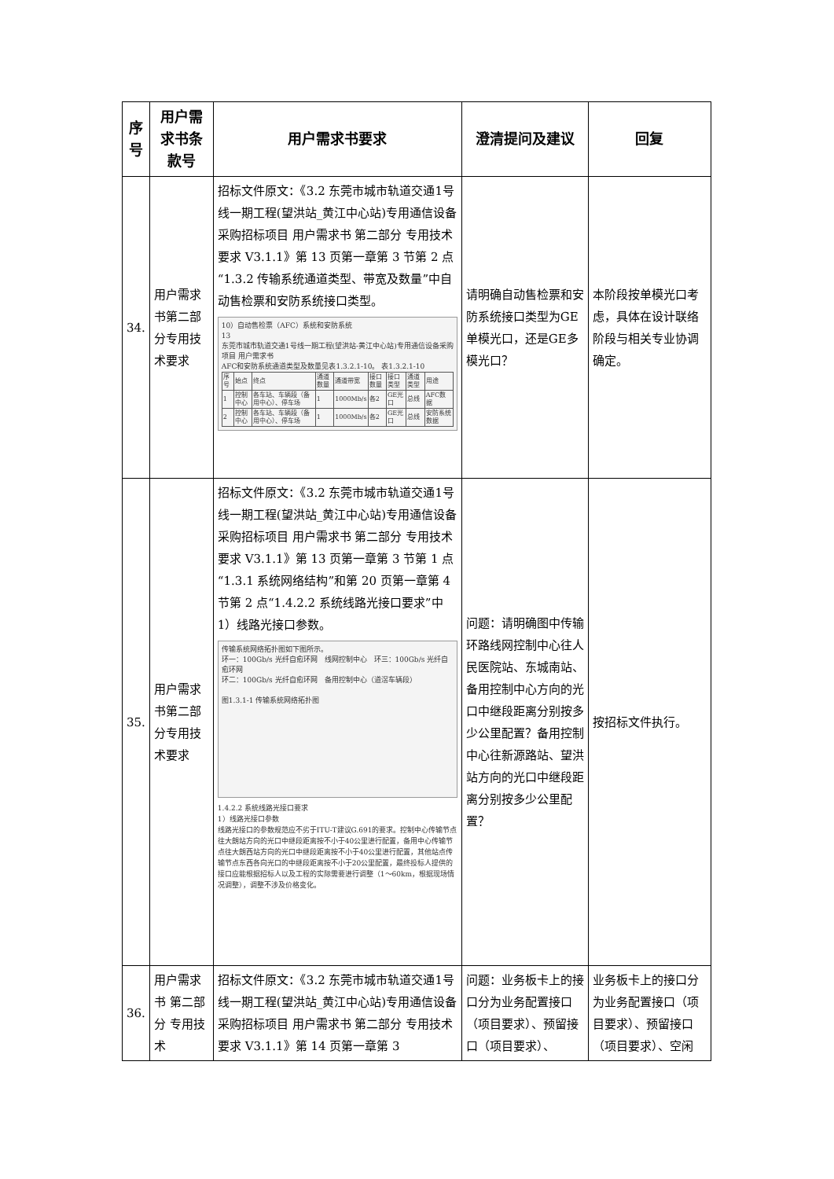| 序号 | 用户需求书条款号 | 用户需求书要求 | 澄清提问及建议 | 回复 |
| --- | --- | --- | --- | --- |
| 34. | 用户需求书第二部分专用技术要求 | 招标文件原文：《3.2 东莞市城市轨道交通1号线一期工程(望洪站_黄江中心站)专用通信设备采购招标项目 用户需求书 第二部分 专用技术要求 V3.1.1》第 13 页第一章第 3 节第 2 点“1.3.2 传输系统通道类型、带宽及数量”中自动售检票和安防系统接口类型。 10）自动售检票（AFC）系统和安防系统 13 东莞市城市轨道交通1号线一期工程(望洪站-黄江中心站)专用通信设备采购项目 用户需求书 AFC和安防系统通道类型及数量见表1.3.2.1-10。 表1.3.2.1-10 / 序号 / 始点 / 终点 / 通道数量 / 通道带宽 / 接口数量 / 接口类型 / 通道类型 / 用途 / / 1 / 控制中心 / 各车站、车辆段（备用中心）、停车场 / 1 / 1000Mb/s / 各2 / GE光口 / 总线 / AFC数据 / / 2 / 控制中心 / 各车站、车辆段（备用中心）、停车场 / 1 / 1000Mb/s / 各2 / GE光口 / 总线 / 安防系统数据 / | 请明确自动售检票和安防系统接口类型为GE单模光口，还是GE多模光口？ | 本阶段按单模光口考虑，具体在设计联络阶段与相关专业协调确定。 |
| 35. | 用户需求书第二部分专用技术要求 | 招标文件原文：《3.2 东莞市城市轨道交通1号线一期工程(望洪站_黄江中心站)专用通信设备采购招标项目 用户需求书 第二部分 专用技术要求 V3.1.1》第 13 页第一章第 3 节第 1 点“1.3.1 系统网络结构”和第 20 页第一章第 4 节第 2 点“1.4.2.2 系统线路光接口要求”中 1）线路光接口参数。 传输系统网络拓扑图如下图所示。 环一：100Gb/s 光纤自愈环网 线网控制中心 环三：100Gb/s 光纤自愈环网 环二：100Gb/s 光纤自愈环网 备用控制中心（道滘车辆段） 图1.3.1-1 传输系统网络拓扑图 1.4.2.2 系统线路光接口要求 1）线路光接口参数 线路光接口的参数规范应不劣于ITU-T建议G.691的要求。控制中心传输节点往大朗站方向的光口中继段距离按不小于40公里进行配置，备用中心传输节点往大朗西站方向的光口中继段距离按不小于40公里进行配置，其他站点传输节点东西各向光口的中继段距离按不小于20公里配置，最终投标人提供的接口应能根据招标人以及工程的实际需要进行调整（1～60km，根据现场情况调整），调整不涉及价格变化。 | 问题：请明确图中传输环路线网控制中心往人民医院站、东城南站、备用控制中心方向的光口中继段距离分别按多少公里配置？备用控制中心往新源路站、望洪站方向的光口中继段距离分别按多少公里配置？ | 按招标文件执行。 |
| 36. | 用户需求书 第二部分 专用技术 | 招标文件原文：《3.2 东莞市城市轨道交通1号线一期工程(望洪站_黄江中心站)专用通信设备采购招标项目 用户需求书 第二部分 专用技术要求 V3.1.1》第 14 页第一章第 3 | 问题：业务板卡上的接口分为业务配置接口（项目要求）、预留接口（项目要求）、 | 业务板卡上的接口分为业务配置接口（项目要求）、预留接口（项目要求）、空闲 |